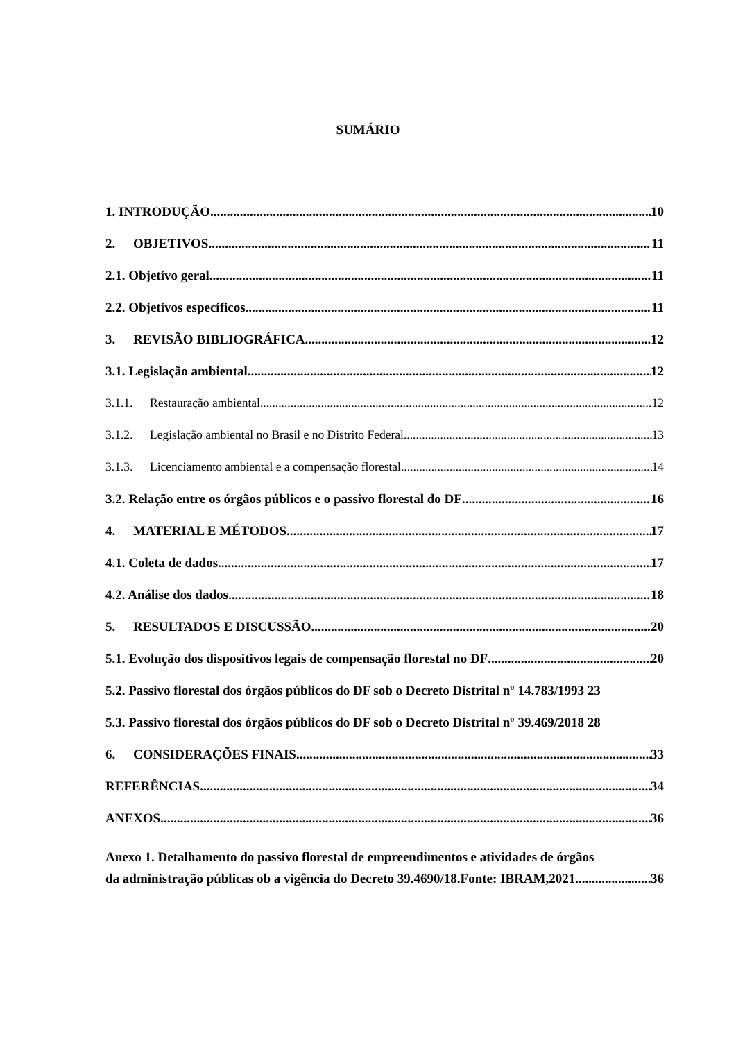SUMÁRIO
1. INTRODUÇÃO 10
2. OBJETIVOS 11
2.1. Objetivo geral 11
2.2. Objetivos específicos 11
3. REVISÃO BIBLIOGRÁFICA 12
3.1. Legislação ambiental 12
3.1.1. Restauração ambiental 12
3.1.2. Legislação ambiental no Brasil e no Distrito Federal 13
3.1.3. Licenciamento ambiental e a compensação florestal 14
3.2. Relação entre os órgãos públicos e o passivo florestal do DF 16
4. MATERIAL E MÉTODOS 17
4.1. Coleta de dados 17
4.2. Análise dos dados 18
5. RESULTADOS E DISCUSSÃO 20
5.1. Evolução dos dispositivos legais de compensação florestal no DF 20
5.2. Passivo florestal dos órgãos públicos do DF sob o Decreto Distrital nº 14.783/1993 23
5.3. Passivo florestal dos órgãos públicos do DF sob o Decreto Distrital nº 39.469/2018 28
6. CONSIDERAÇÕES FINAIS 33
REFERÊNCIAS 34
ANEXOS 36
Anexo 1. Detalhamento do passivo florestal de empreendimentos e atividades de órgãos
da administração públicas ob a vigência do Decreto 39.4690/18.Fonte: IBRAM,2021 36